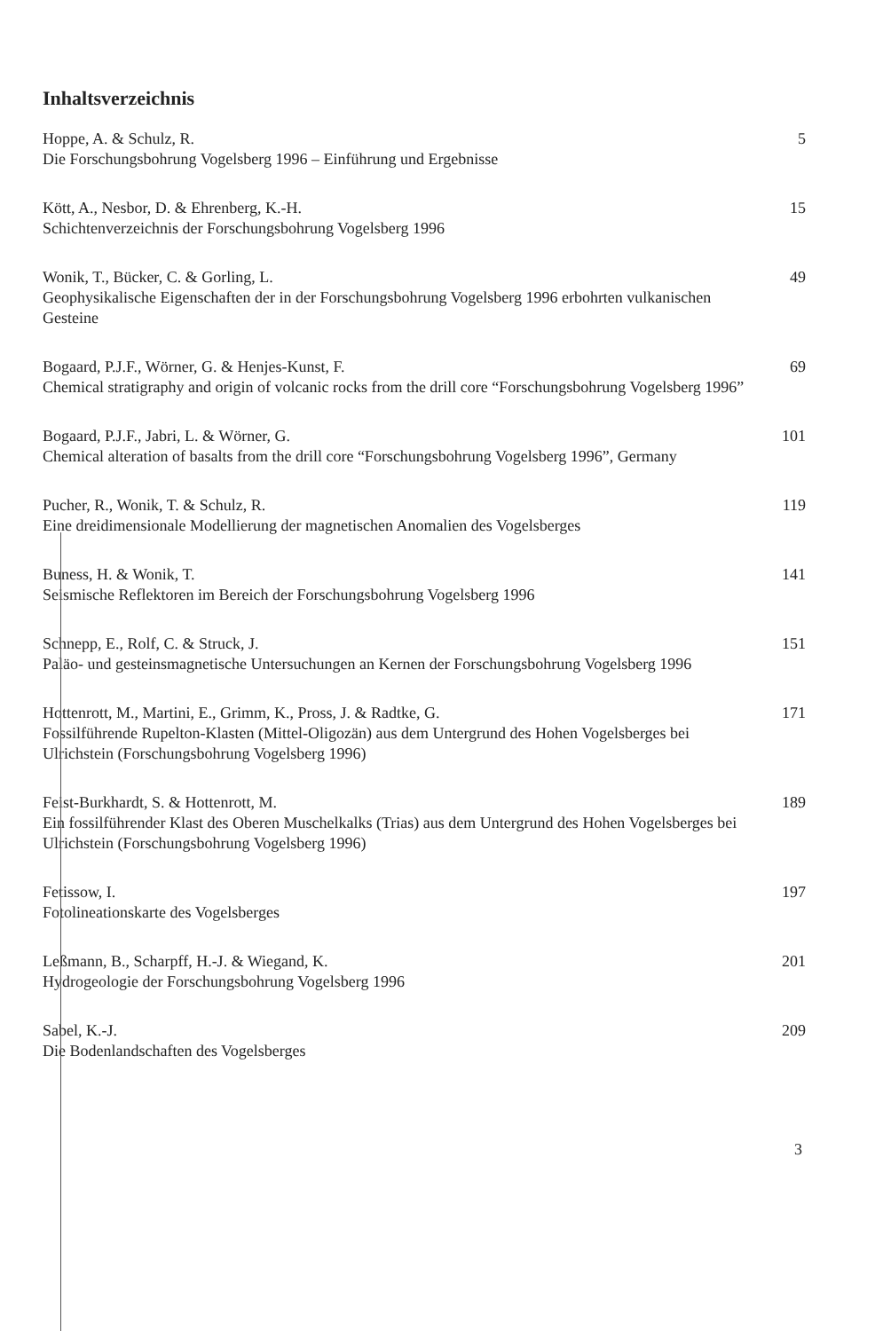Inhaltsverzeichnis
Hoppe, A. & Schulz, R.
Die Forschungsbohrung Vogelsberg 1996 – Einführung und Ergebnisse
5
Kött, A., Nesbor, D. & Ehrenberg, K.-H.
Schichtenverzeichnis der Forschungsbohrung Vogelsberg 1996
15
Wonik, T., Bücker, C. & Gorling, L.
Geophysikalische Eigenschaften der in der Forschungsbohrung Vogelsberg 1996 erbohrten vulkanischen Gesteine
49
Bogaard, P.J.F., Wörner, G. & Henjes-Kunst, F.
Chemical stratigraphy and origin of volcanic rocks from the drill core “Forschungsbohrung Vogelsberg 1996”
69
Bogaard, P.J.F., Jabri, L. & Wörner, G.
Chemical alteration of basalts from the drill core “Forschungsbohrung Vogelsberg 1996”, Germany
101
Pucher, R., Wonik, T. & Schulz, R.
Eine dreidimensionale Modellierung der magnetischen Anomalien des Vogelsberges
119
Buness, H. & Wonik, T.
Seismische Reflektoren im Bereich der Forschungsbohrung Vogelsberg 1996
141
Schnepp, E., Rolf, C. & Struck, J.
Paläo- und gesteinsmagnetische Untersuchungen an Kernen der Forschungsbohrung Vogelsberg 1996
151
Hottenrott, M., Martini, E., Grimm, K., Pross, J. & Radtke, G.
Fossilführende Rupelton-Klasten (Mittel-Oligozän) aus dem Untergrund des Hohen Vogelsberges bei Ulrichstein (Forschungsbohrung Vogelsberg 1996)
171
Feist-Burkhardt, S. & Hottenrott, M.
Ein fossilführender Klast des Oberen Muschelkalks (Trias) aus dem Untergrund des Hohen Vogelsberges bei Ulrichstein (Forschungsbohrung Vogelsberg 1996)
189
Fetissow, I.
Fotolineationskarte des Vogelsberges
197
Leßmann, B., Scharpff, H.-J. & Wiegand, K.
Hydrogeologie der Forschungsbohrung Vogelsberg 1996
201
Sabel, K.-J.
Die Bodenlandschaften des Vogelsberges
209
3